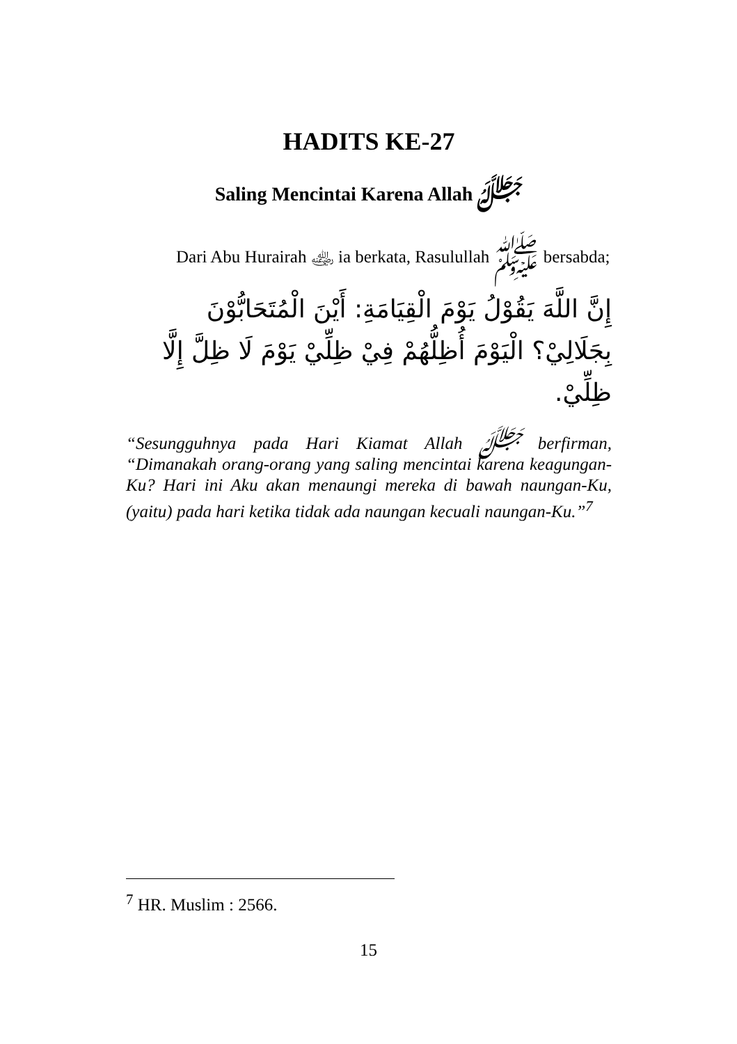HADITS KE-27
Saling Mencintai Karena Allah ﷻ
Dari Abu Hurairah ﵁ ia berkata, Rasulullah ﷺ bersabda;
إِنَّ اللَّهَ يَقُوْلُ يَوْمَ الْقِيَامَةِ: أَيْنَ الْمُتَحَابُّوْنَ بِجَلَالِيْ؟ الْيَوْمَ أُظِلُّهُمْ فِيْ ظِلِّيْ يَوْمَ لَا ظِلَّ إِلَّا ظِلِّيْ.
“Sesungguhnya pada Hari Kiamat Allah ﷻ berfirman, “Dimanakah orang-orang yang saling mencintai karena keagungan-Ku? Hari ini Aku akan menaungi mereka di bawah naungan-Ku, (yaitu) pada hari ketika tidak ada naungan kecuali naungan-Ku.”<sup>7</sup>
<sup>7</sup> HR. Muslim : 2566.
15